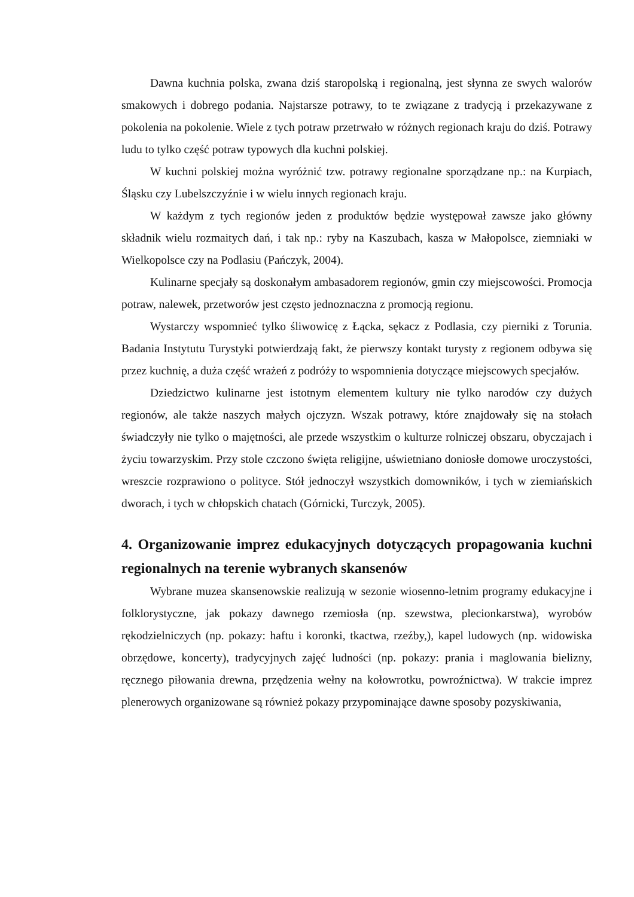Dawna kuchnia polska, zwana dziś staropolską i regionalną, jest słynna ze swych walorów smakowych i dobrego podania. Najstarsze potrawy, to te związane z tradycją i przekazywane z pokolenia na pokolenie. Wiele z tych potraw przetrwało w różnych regionach kraju do dziś. Potrawy ludu to tylko część potraw typowych dla kuchni polskiej.
W kuchni polskiej można wyróżnić tzw. potrawy regionalne sporządzane np.: na Kurpiach, Śląsku czy Lubelszczyźnie i w wielu innych regionach kraju.
W każdym z tych regionów jeden z produktów będzie występował zawsze jako główny składnik wielu rozmaitych dań, i tak np.: ryby na Kaszubach, kasza w Małopolsce, ziemniaki w Wielkopolsce czy na Podlasiu (Pańczyk, 2004).
Kulinarne specjały są doskonałym ambasadorem regionów, gmin czy miejscowości. Promocja potraw, nalewek, przetworów jest często jednoznaczna z promocją regionu.
Wystarczy wspomnieć tylko śliwowicę z Łącka, sękacz z Podlasia, czy pierniki z Torunia. Badania Instytutu Turystyki potwierdzają fakt, że pierwszy kontakt turysty z regionem odbywa się przez kuchnię, a duża część wrażeń z podróży to wspomnienia dotyczące miejscowych specjałów.
Dziedzictwo kulinarne jest istotnym elementem kultury nie tylko narodów czy dużych regionów, ale także naszych małych ojczyzn. Wszak potrawy, które znajdowały się na stołach świadczyły nie tylko o majętności, ale przede wszystkim o kulturze rolniczej obszaru, obyczajach i życiu towarzyskim. Przy stole czczono święta religijne, uświetniano doniosłe domowe uroczystości, wreszcie rozprawiono o polityce. Stół jednoczył wszystkich domowników, i tych w ziemiańskich dworach, i tych w chłopskich chatach (Górnicki, Turczyk, 2005).
4. Organizowanie imprez edukacyjnych dotyczących propagowania kuchni regionalnych na terenie wybranych skansenów
Wybrane muzea skansenowskie realizują w sezonie wiosenno-letnim programy edukacyjne i folklorystyczne, jak pokazy dawnego rzemiosła (np. szewstwa, plecionkarstwa), wyrobów rękodzielniczych (np. pokazy: haftu i koronki, tkactwa, rzeźby,), kapel ludowych (np. widowiska obrzędowe, koncerty), tradycyjnych zajęć ludności (np. pokazy: prania i maglowania bielizny, ręcznego piłowania drewna, przędzenia wełny na kołowrotku, powroźnictwa). W trakcie imprez plenerowych organizowane są również pokazy przypominające dawne sposoby pozyskiwania,